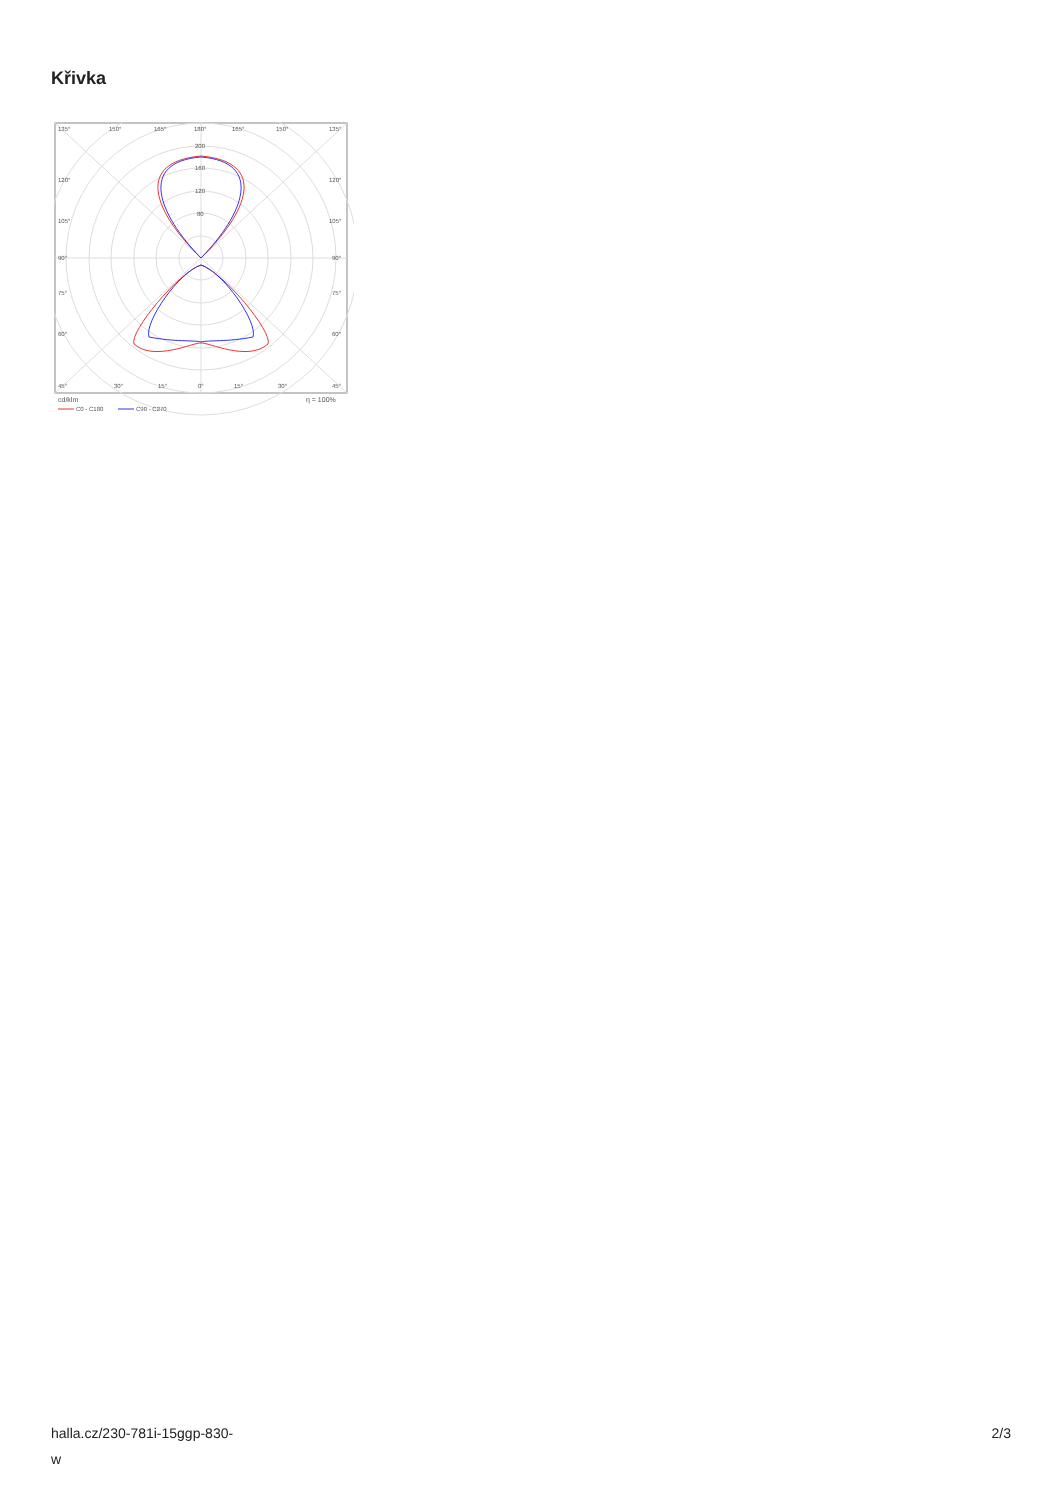Křivka
135°
150°
165°
180°
165°
150°
135°
200
160
120
80
120°
120°
105°
105°
90°
90°
75°
75°
60°
60°
45°
30°
15°
0°
15°
30°
45°
cd/klm
η = 100%
C0 - C180
C90 - C270
halla.cz/230-781i-15ggp-830-
w
2/3